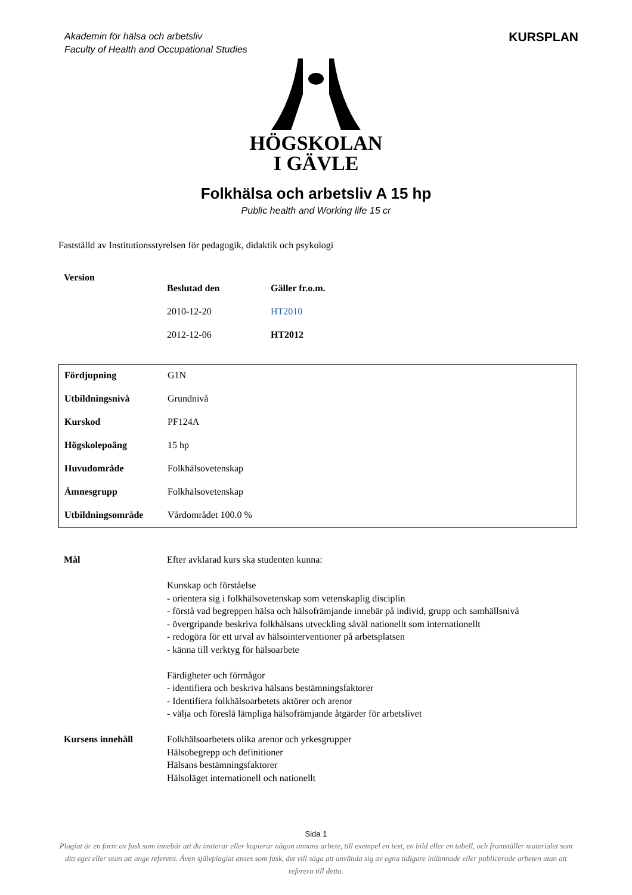Akademin för hälsa och arbetsliv
Faculty of Health and Occupational Studies
KURSPLAN
HÖGSKOLAN
I GÄVLE
Folkhälsa och arbetsliv A 15 hp
Public health and Working life 15 cr
Fastställd av Institutionsstyrelsen för pedagogik, didaktik och psykologi
| Version | | |
| | Beslutad den | Gäller fr.o.m. |
| | 2010-12-20 | HT2010 |
| | 2012-12-06 | HT2012 |
| Fördjupning | G1N |
| Utbildningsnivå | Grundnivå |
| Kurskod | PF124A |
| Högskolepoäng | 15 hp |
| Huvudområde | Folkhälsovetenskap |
| Ämnesgrupp | Folkhälsovetenskap |
| Utbildningsområde | Vårdområdet 100.0 % |
| Mål | Efter avklarad kurs ska studenten kunna: Kunskap och förståelse - orientera sig i folkhälsovetenskap som vetenskaplig disciplin - förstå vad begreppen hälsa och hälsofrämjande innebär på individ, grupp och samhällsnivå - övergripande beskriva folkhälsans utveckling såväl nationellt som internationellt - redogöra för ett urval av hälsointerventioner på arbetsplatsen - känna till verktyg för hälsoarbete Färdigheter och förmågor - identifiera och beskriva hälsans bestämningsfaktorer - Identifiera folkhälsoarbetets aktörer och arenor - välja och föreslå lämpliga hälsofrämjande åtgärder för arbetslivet |
| Kursens innehåll | Folkhälsoarbetets olika arenor och yrkesgrupper Hälsobegrepp och definitioner Hälsans bestämningsfaktorer Hälsoläget internationell och nationellt |
Sida 1
Plagiat är en form av fusk som innebär att du imiterar eller kopierar någon annans arbete, till exempel en text, en bild eller en tabell, och framställer materialet som ditt eget eller utan att ange referens. Även självplagiat anses som fusk, det vill säga att använda sig av egna tidigare inlämnade eller publicerade arbeten utan att referera till detta.